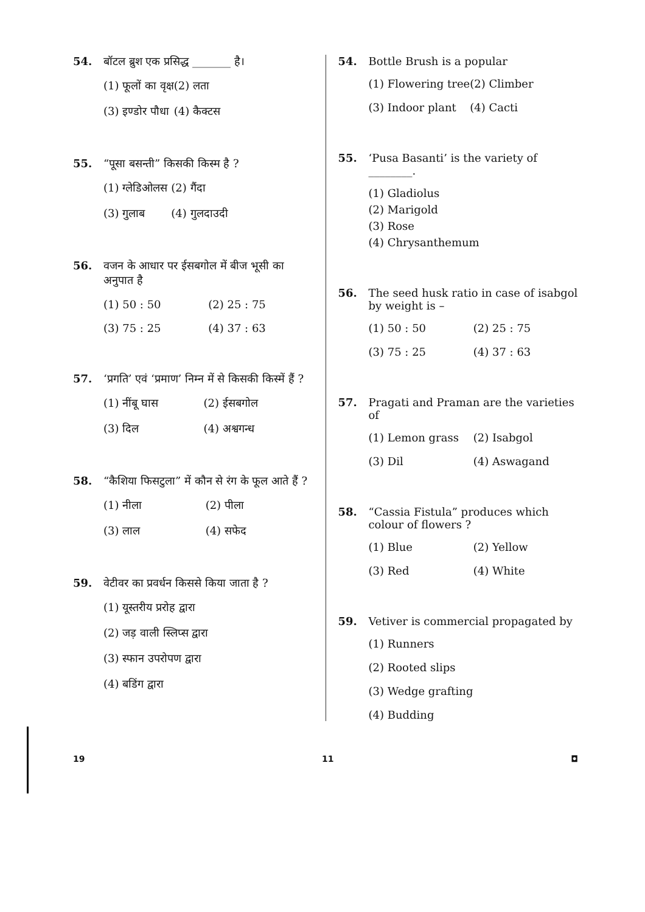54. बॉटल ब्रुश एक प्रसिद्ध _______ है।
(1) फूलों का वृक्ष
(2) लता
(3) इण्डोर पौधा
(4) कैक्टस
55. “पूसा बसन्ती” किसकी किस्म है ?
(1) ग्लेडिओलस
(2) गैंदा
(3) गुलाब
(4) गुलदाउदी
56. वजन के आधार पर ईसबगोल में बीज भूसी का अनुपात है
(1) 50 : 50
(2) 25 : 75
(3) 75 : 25
(4) 37 : 63
57. ‘प्रगति’ एवं ‘प्रमाण’ निम्न में से किसकी किस्में हैं ?
(1) नींबू घास
(2) ईसबगोल
(3) दिल
(4) अश्वगन्ध
58. “कैशिया फिसटुला” में कौन से रंग के फूल आते हैं ?
(1) नीला
(2) पीला
(3) लाल
(4) सफेद
59. वेटीवर का प्रवर्धन किससे किया जाता है ?
(1) यूस्तरीय प्ररोह द्वारा
(2) जड़ वाली स्लिप्स द्वारा
(3) स्फान उपरोपण द्वारा
(4) बडिंग द्वारा
54. Bottle Brush is a popular
(1) Flowering tree
(2) Climber
(3) Indoor plant
(4) Cacti
55. ‘Pusa Basanti’ is the variety of ________.
(1) Gladiolus
(2) Marigold
(3) Rose
(4) Chrysanthemum
56. The seed husk ratio in case of isabgol by weight is –
(1) 50 : 50
(2) 25 : 75
(3) 75 : 25
(4) 37 : 63
57. Pragati and Praman are the varieties of
(1) Lemon grass
(2) Isabgol
(3) Dil
(4) Aswagand
58. “Cassia Fistula” produces which colour of flowers ?
(1) Blue
(2) Yellow
(3) Red
(4) White
59. Vetiver is commercial propagated by
(1) Runners
(2) Rooted slips
(3) Wedge grafting
(4) Budding
19 11 ◘